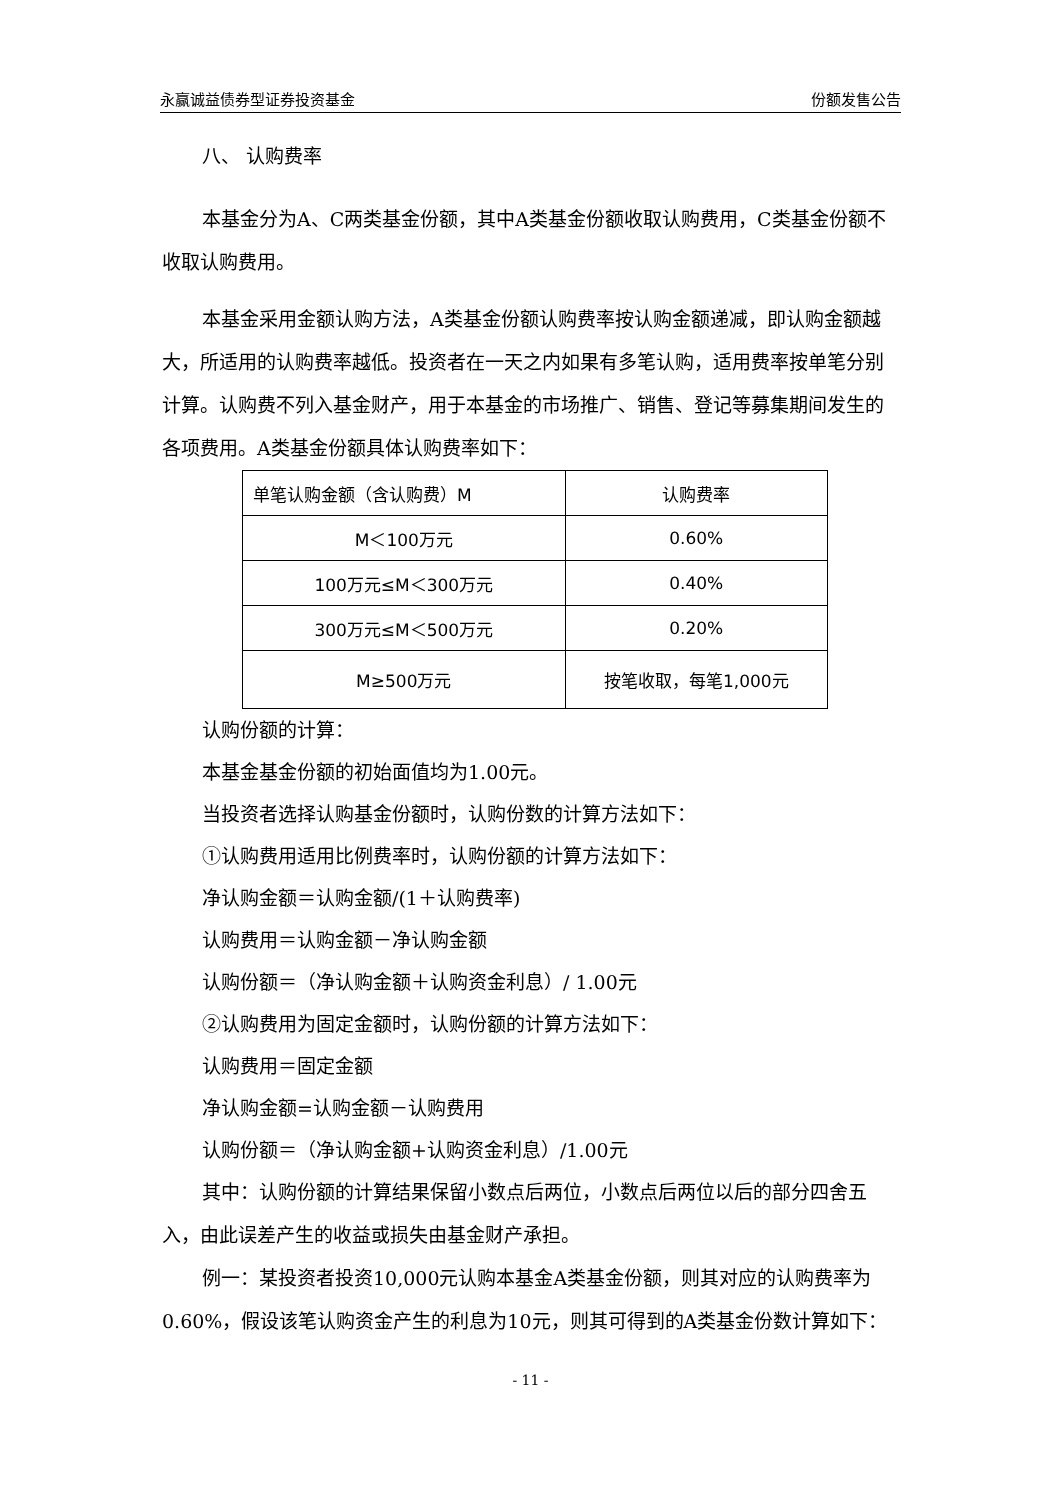永赢诚益债券型证券投资基金 份额发售公告
八、 认购费率
本基金分为A、C两类基金份额，其中A类基金份额收取认购费用，C类基金份额不收取认购费用。
本基金采用金额认购方法，A类基金份额认购费率按认购金额递减，即认购金额越大，所适用的认购费率越低。投资者在一天之内如果有多笔认购，适用费率按单笔分别计算。认购费不列入基金财产，用于本基金的市场推广、销售、登记等募集期间发生的各项费用。A类基金份额具体认购费率如下：
| 单笔认购金额（含认购费）M | 认购费率 |
| M＜100万元 | 0.60% |
| 100万元≤M＜300万元 | 0.40% |
| 300万元≤M＜500万元 | 0.20% |
| M≥500万元 | 按笔收取，每笔1,000元 |
认购份额的计算：
本基金基金份额的初始面值均为1.00元。
当投资者选择认购基金份额时，认购份数的计算方法如下：
①认购费用适用比例费率时，认购份额的计算方法如下：
净认购金额＝认购金额/(1＋认购费率)
认购费用＝认购金额－净认购金额
认购份额＝（净认购金额＋认购资金利息）/ 1.00元
②认购费用为固定金额时，认购份额的计算方法如下：
认购费用＝固定金额
净认购金额=认购金额－认购费用
认购份额＝（净认购金额+认购资金利息）/1.00元
其中：认购份额的计算结果保留小数点后两位，小数点后两位以后的部分四舍五入，由此误差产生的收益或损失由基金财产承担。
例一：某投资者投资10,000元认购本基金A类基金份额，则其对应的认购费率为0.60%，假设该笔认购资金产生的利息为10元，则其可得到的A类基金份数计算如下：
- 11 -